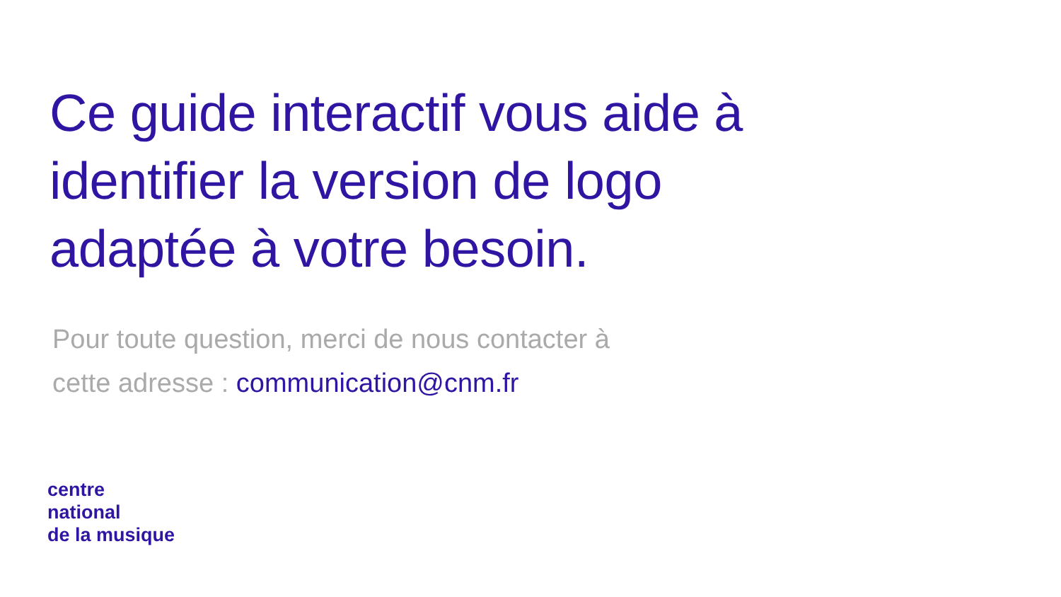Ce guide interactif vous aide à
identifier la version de logo
adaptée à votre besoin.
Pour toute question, merci de nous contacter à
cette adresse : communication@cnm.fr
centre
national
de la musique